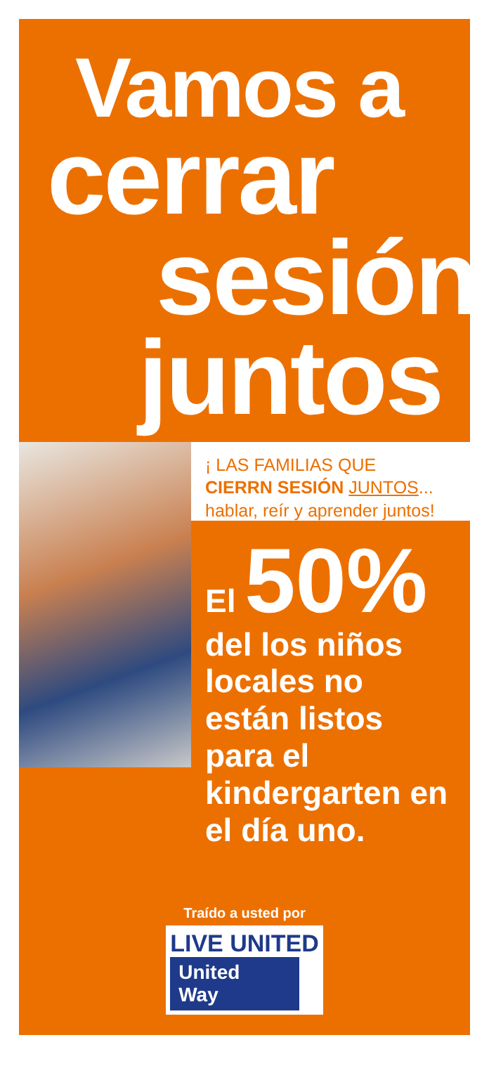Vamos a
cerrar
sesión
juntos
¡ LAS FAMILIAS QUE
CIERRN SESIÓN JUNTOS...
hablar, reír y aprender juntos!
El 50%
del los niños locales no están listos para el kindergarten en el día uno.
Traído a usted por
LIVE UNITED
United
Way